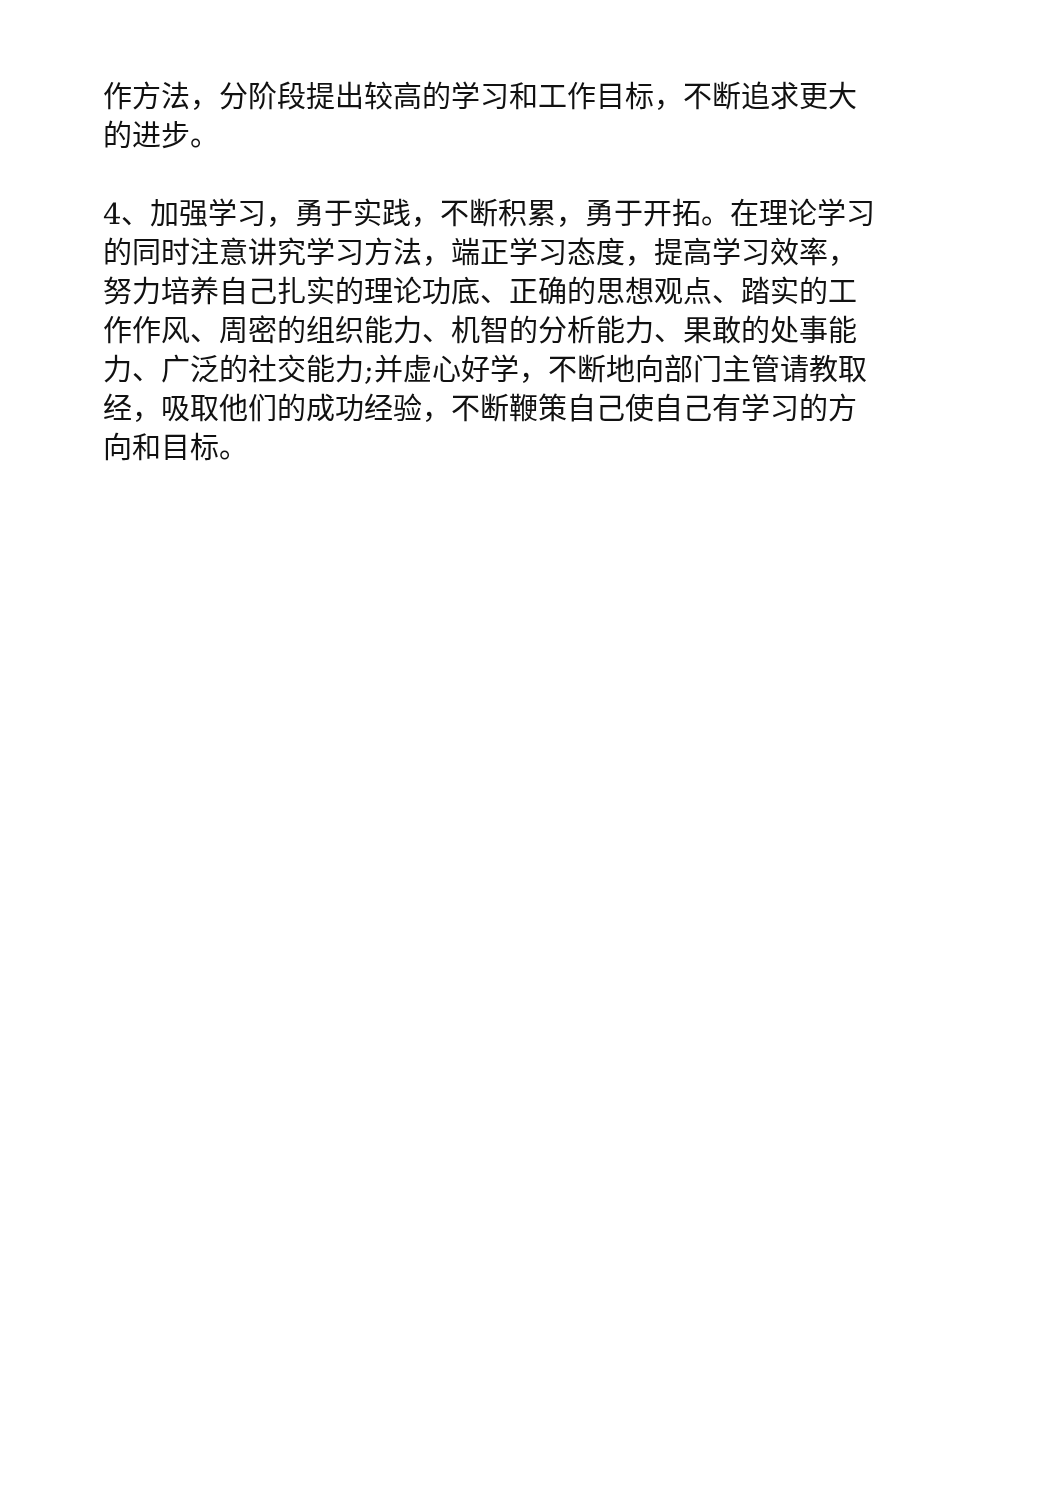作方法，分阶段提出较高的学习和工作目标，不断追求更大
的进步。
4、加强学习，勇于实践，不断积累，勇于开拓。在理论学习
的同时注意讲究学习方法，端正学习态度，提高学习效率，
努力培养自己扎实的理论功底、正确的思想观点、踏实的工
作作风、周密的组织能力、机智的分析能力、果敢的处事能
力、广泛的社交能力;并虚心好学，不断地向部门主管请教取
经，吸取他们的成功经验，不断鞭策自己使自己有学习的方
向和目标。